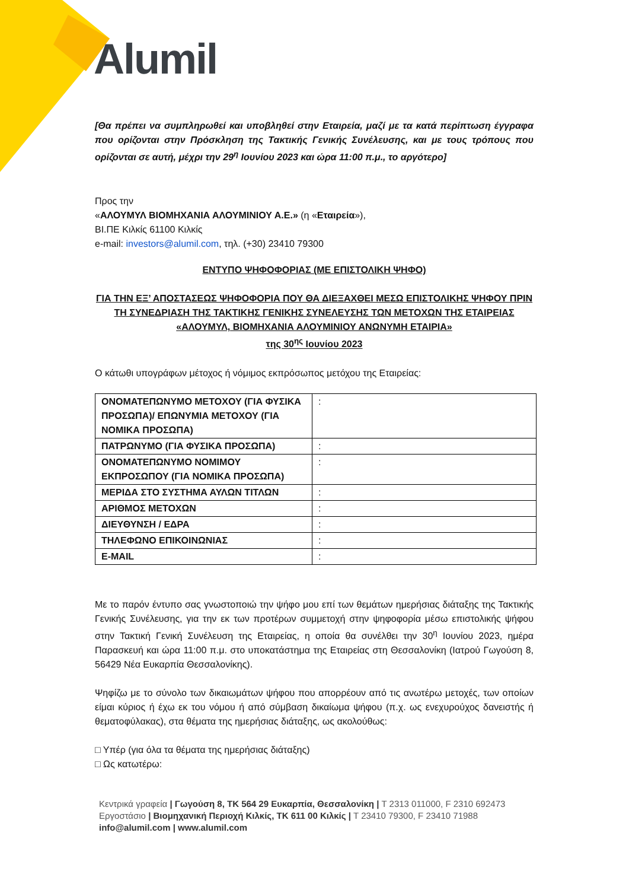Alumil
[Θα πρέπει να συμπληρωθεί και υποβληθεί στην Εταιρεία, μαζί με τα κατά περίπτωση έγγραφα που ορίζονται στην Πρόσκληση της Τακτικής Γενικής Συνέλευσης, και με τους τρόπους που ορίζονται σε αυτή, μέχρι την 29<sup>η</sup> Ιουνίου 2023 και ώρα 11:00 π.μ., το αργότερο]
Προς την
«ΑΛΟΥΜΥΛ ΒΙΟΜΗΧΑΝΙΑ ΑΛΟΥΜΙΝΙΟΥ Α.Ε.» (η «Εταιρεία»),
ΒΙ.ΠΕ Κιλκίς 61100 Κιλκίς
e-mail: investors@alumil.com, τηλ. (+30) 23410 79300
ΕΝΤΥΠΟ ΨΗΦΟΦΟΡΙΑΣ (ΜΕ ΕΠΙΣΤΟΛΙΚΗ ΨΗΦΟ)
ΓΙΑ ΤΗΝ ΕΞ’ ΑΠΟΣΤΑΣΕΩΣ ΨΗΦΟΦΟΡΙΑ ΠΟΥ ΘΑ ΔΙΕΞΑΧΘΕΙ ΜΕΣΩ ΕΠΙΣΤΟΛΙΚΗΣ ΨΗΦΟΥ ΠΡΙΝ ΤΗ ΣΥΝΕΔΡΙΑΣΗ ΤΗΣ ΤΑΚΤΙΚΗΣ ΓΕΝΙΚΗΣ ΣΥΝΕΛΕΥΣΗΣ ΤΩΝ ΜΕΤΟΧΩΝ ΤΗΣ ΕΤΑΙΡΕΙΑΣ «ΑΛΟΥΜΥΛ, ΒΙΟΜΗΧΑΝΙΑ ΑΛΟΥΜΙΝΙΟΥ ΑΝΩΝΥΜΗ ΕΤΑΙΡΙΑ»
της 30<sup>ης</sup> Ιουνίου 2023
Ο κάτωθι υπογράφων μέτοχος ή νόμιμος εκπρόσωπος μετόχου της Εταιρείας:
| ΟΝΟΜΑΤΕΠΩΝΥΜΟ ΜΕΤΟΧΟΥ (ΓΙΑ ΦΥΣΙΚΑ ΠΡΟΣΩΠΑ)/ ΕΠΩΝΥΜΙΑ ΜΕΤΟΧΟΥ (ΓΙΑ ΝΟΜΙΚΑ ΠΡΟΣΩΠΑ) | : |
| ΠΑΤΡΩΝΥΜΟ (ΓΙΑ ΦΥΣΙΚΑ ΠΡΟΣΩΠΑ) | : |
| ΟΝΟΜΑΤΕΠΩΝΥΜΟ ΝΟΜΙΜΟΥ ΕΚΠΡΟΣΩΠΟΥ (ΓΙΑ ΝΟΜΙΚΑ ΠΡΟΣΩΠΑ) | : |
| ΜΕΡΙΔΑ ΣΤΟ ΣΥΣΤΗΜΑ ΑΥΛΩΝ ΤΙΤΛΩΝ | : |
| ΑΡΙΘΜΟΣ ΜΕΤΟΧΩΝ | : |
| ΔΙΕΥΘΥΝΣΗ / ΕΔΡΑ | : |
| ΤΗΛΕΦΩΝΟ ΕΠΙΚΟΙΝΩΝΙΑΣ | : |
| E-MAIL | : |
Με το παρόν έντυπο σας γνωστοποιώ την ψήφο μου επί των θεμάτων ημερήσιας διάταξης της Τακτικής Γενικής Συνέλευσης, για την εκ των προτέρων συμμετοχή στην ψηφοφορία μέσω επιστολικής ψήφου στην Τακτική Γενική Συνέλευση της Εταιρείας, η οποία θα συνέλθει την 30<sup>η</sup> Ιουνίου 2023, ημέρα Παρασκευή και ώρα 11:00 π.μ. στο υποκατάστημα της Εταιρείας στη Θεσσαλονίκη (Ιατρού Γωγούση 8, 56429 Νέα Ευκαρπία Θεσσαλονίκης).
Ψηφίζω με το σύνολο των δικαιωμάτων ψήφου που απορρέουν από τις ανωτέρω μετοχές, των οποίων είμαι κύριος ή έχω εκ του νόμου ή από σύμβαση δικαίωμα ψήφου (π.χ. ως ενεχυρούχος δανειστής ή θεματοφύλακας), στα θέματα της ημερήσιας διάταξης, ως ακολούθως:
□ Υπέρ (για όλα τα θέματα της ημερήσιας διάταξης)
□ Ως κατωτέρω:
Κεντρικά γραφεία | Γωγούση 8, ΤΚ 564 29 Ευκαρπία, Θεσσαλονίκη | T 2313 011000, F 2310 692473
Εργοστάσιο | Βιομηχανική Περιοχή Κιλκίς, ΤΚ 611 00 Κιλκίς | T 23410 79300, F 23410 71988
info@alumil.com | www.alumil.com